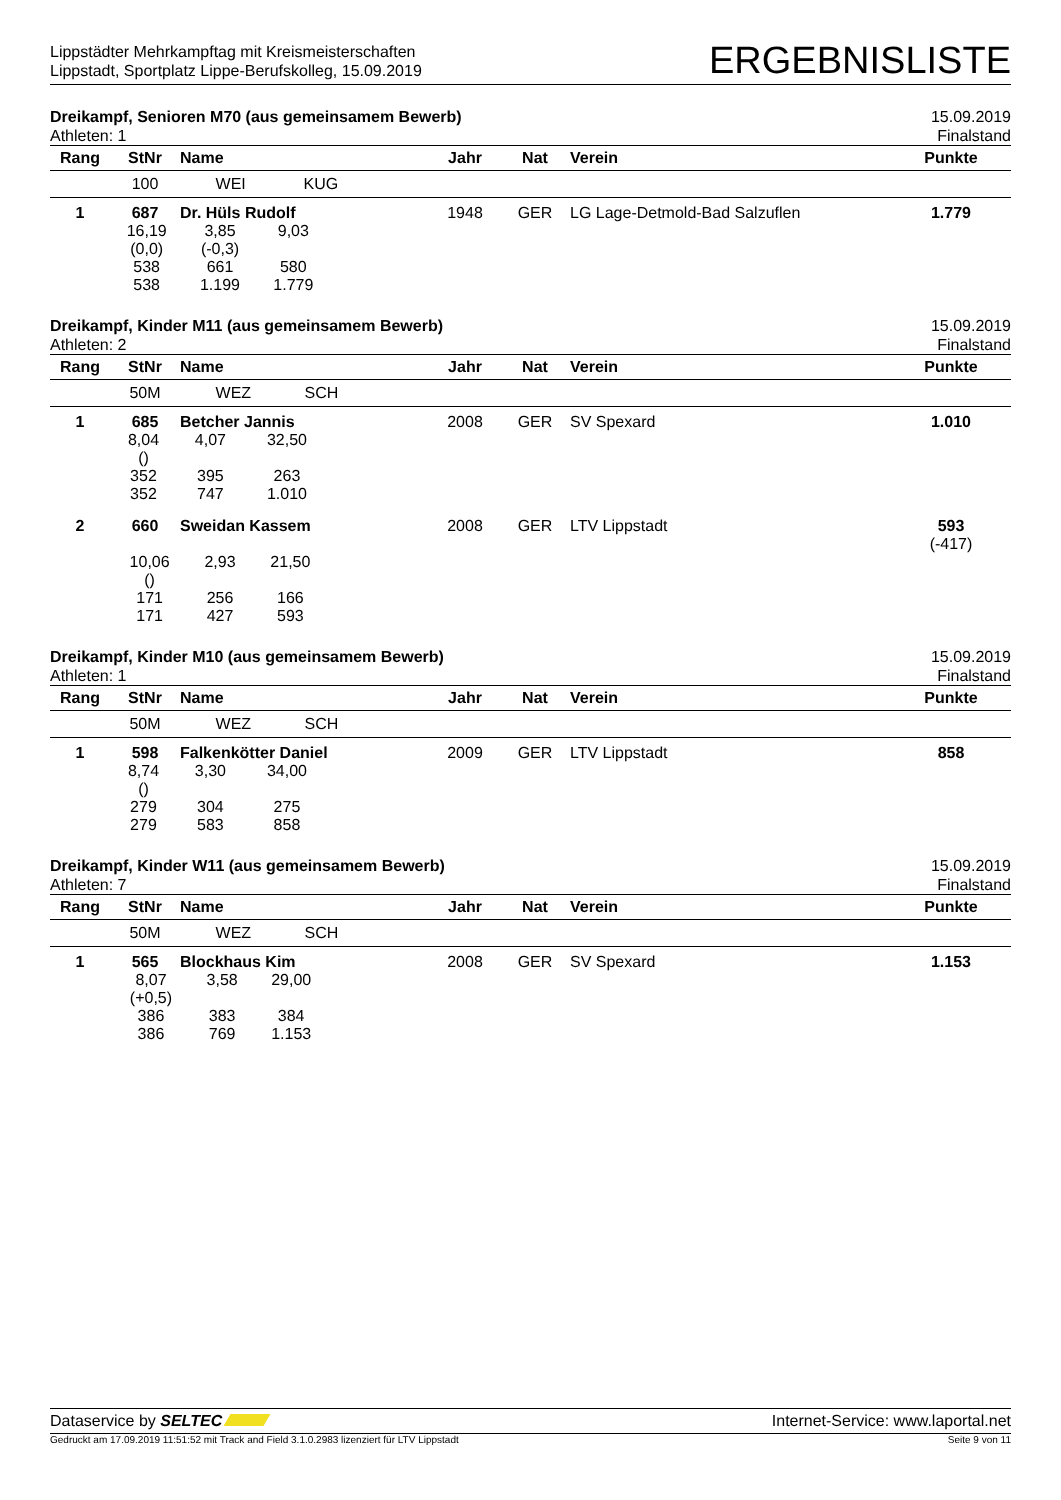Lippstädter Mehrkampftag mit Kreismeisterschaften
Lippstadt, Sportplatz Lippe-Berufskolleg, 15.09.2019
ERGEBNISLISTE
Dreikampf, Senioren M70 (aus gemeinsamem Bewerb)
Athleten: 1
15.09.2019
Finalstand
| Rang | StNr | Name | Jahr | Nat | Verein | Punkte |
| --- | --- | --- | --- | --- | --- | --- |
| | 100 | WEI KUG | | | | |
| 1 | 687 | Dr. Hüls Rudolf | 1948 | GER | LG Lage-Detmold-Bad Salzuflen | 1.779 |
| | / 16,19 (0,0) 538 538 / 3,85 (-0,3) 661 1.199 / 9,03 580 1.779 / | | | | | |
Dreikampf, Kinder M11 (aus gemeinsamem Bewerb)
Athleten: 2
15.09.2019
Finalstand
| Rang | StNr | Name | Jahr | Nat | Verein | Punkte |
| --- | --- | --- | --- | --- | --- | --- |
| | 50M | WEZ SCH | | | | |
| 1 | 685 | Betcher Jannis | 2008 | GER | SV Spexard | 1.010 |
| | / 8,04 () 352 352 / 4,07 395 747 / 32,50 263 1.010 / | | | | | |
| 2 | 660 | Sweidan Kassem | 2008 | GER | LTV Lippstadt | 593 (-417) |
| | / 10,06 () 171 171 / 2,93 256 427 / 21,50 166 593 / | | | | | |
Dreikampf, Kinder M10 (aus gemeinsamem Bewerb)
Athleten: 1
15.09.2019
Finalstand
| Rang | StNr | Name | Jahr | Nat | Verein | Punkte |
| --- | --- | --- | --- | --- | --- | --- |
| | 50M | WEZ SCH | | | | |
| 1 | 598 | Falkenkötter Daniel | 2009 | GER | LTV Lippstadt | 858 |
| | / 8,74 () 279 279 / 3,30 304 583 / 34,00 275 858 / | | | | | |
Dreikampf, Kinder W11 (aus gemeinsamem Bewerb)
Athleten: 7
15.09.2019
Finalstand
| Rang | StNr | Name | Jahr | Nat | Verein | Punkte |
| --- | --- | --- | --- | --- | --- | --- |
| | 50M | WEZ SCH | | | | |
| 1 | 565 | Blockhaus Kim | 2008 | GER | SV Spexard | 1.153 |
| | / 8,07 (+0,5) 386 386 / 3,58 383 769 / 29,00 384 1.153 / | | | | | |
Dataservice by SELTEC Internet-Service: www.laportal.net
Gedruckt am 17.09.2019 11:51:52 mit Track and Field 3.1.0.2983 lizenziert für LTV Lippstadt
Seite 9 von 11